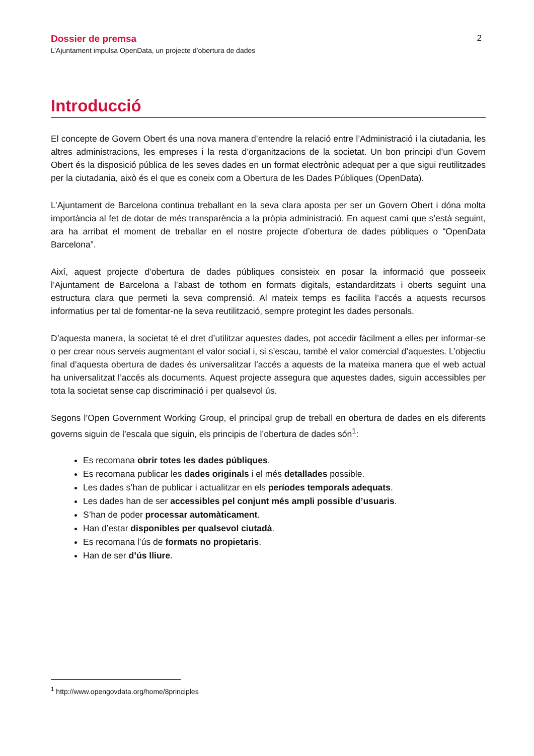Dossier de premsa 2
L’Ajuntament impulsa OpenData, un projecte d’obertura de dades
Introducció
El concepte de Govern Obert és una nova manera d’entendre la relació entre l’Administració i la ciutadania, les altres administracions, les empreses i la resta d’organitzacions de la societat. Un bon principi d’un Govern Obert és la disposició pública de les seves dades en un format electrònic adequat per a que sigui reutilitzades per la ciutadania, això és el que es coneix com a Obertura de les Dades Públiques (OpenData).
L’Ajuntament de Barcelona continua treballant en la seva clara aposta per ser un Govern Obert i dóna molta importància al fet de dotar de més transparència a la pròpia administració. En aquest camí que s’està seguint, ara ha arribat el moment de treballar en el nostre projecte d’obertura de dades públiques o “OpenData Barcelona”.
Així, aquest projecte d’obertura de dades públiques consisteix en posar la informació que posseeix l’Ajuntament de Barcelona a l’abast de tothom en formats digitals, estandarditzats i oberts seguint una estructura clara que permeti la seva comprensió. Al mateix temps es facilita l’accés a aquests recursos informatius per tal de fomentar-ne la seva reutilització, sempre protegint les dades personals.
D’aquesta manera, la societat té el dret d’utilitzar aquestes dades, pot accedir fàcilment a elles per informar-se o per crear nous serveis augmentant el valor social i, si s’escau, també el valor comercial d’aquestes. L’objectiu final d’aquesta obertura de dades és universalitzar l’accés a aquests de la mateixa manera que el web actual ha universalitzat l’accés als documents. Aquest projecte assegura que aquestes dades, siguin accessibles per tota la societat sense cap discriminació i per qualsevol ús.
Segons l’Open Government Working Group, el principal grup de treball en obertura de dades en els diferents governs siguin de l’escala que siguin, els principis de l’obertura de dades són<sup>1</sup>:
Es recomana obrir totes les dades públiques.
Es recomana publicar les dades originals i el més detallades possible.
Les dades s’han de publicar i actualitzar en els períodes temporals adequats.
Les dades han de ser accessibles pel conjunt més ampli possible d’usuaris.
S’han de poder processar automàticament.
Han d’estar disponibles per qualsevol ciutadà.
Es recomana l’ús de formats no propietaris.
Han de ser d’ús lliure.
<sup>1</sup> http://www.opengovdata.org/home/8principles